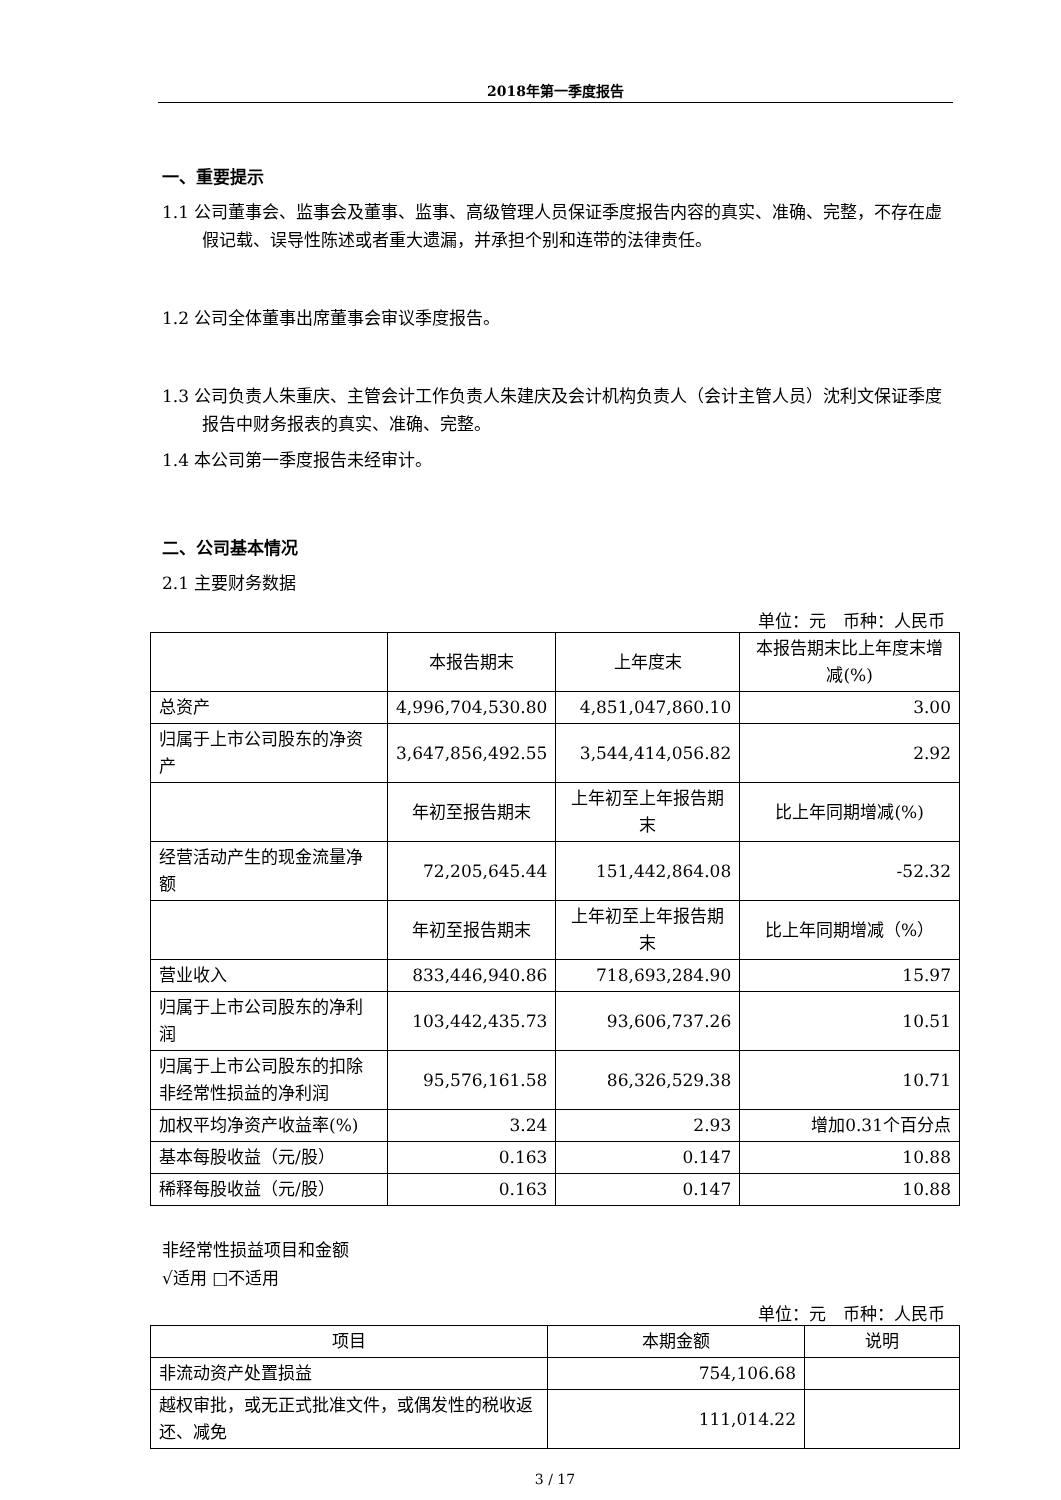2018年第一季度报告
一、重要提示
1.1 公司董事会、监事会及董事、监事、高级管理人员保证季度报告内容的真实、准确、完整，不存在虚假记载、误导性陈述或者重大遗漏，并承担个别和连带的法律责任。
1.2 公司全体董事出席董事会审议季度报告。
1.3 公司负责人朱重庆、主管会计工作负责人朱建庆及会计机构负责人（会计主管人员）沈利文保证季度报告中财务报表的真实、准确、完整。
1.4 本公司第一季度报告未经审计。
二、公司基本情况
2.1 主要财务数据
单位：元　币种：人民币
| | 本报告期末 | 上年度末 | 本报告期末比上年度末增减(%) |
| --- | --- | --- | --- |
| 总资产 | 4,996,704,530.80 | 4,851,047,860.10 | 3.00 |
| 归属于上市公司股东的净资产 | 3,647,856,492.55 | 3,544,414,056.82 | 2.92 |
| | 年初至报告期末 | 上年初至上年报告期末 | 比上年同期增减(%) |
| 经营活动产生的现金流量净额 | 72,205,645.44 | 151,442,864.08 | -52.32 |
| | 年初至报告期末 | 上年初至上年报告期末 | 比上年同期增减（%） |
| 营业收入 | 833,446,940.86 | 718,693,284.90 | 15.97 |
| 归属于上市公司股东的净利润 | 103,442,435.73 | 93,606,737.26 | 10.51 |
| 归属于上市公司股东的扣除非经常性损益的净利润 | 95,576,161.58 | 86,326,529.38 | 10.71 |
| 加权平均净资产收益率(%) | 3.24 | 2.93 | 增加0.31个百分点 |
| 基本每股收益（元/股） | 0.163 | 0.147 | 10.88 |
| 稀释每股收益（元/股） | 0.163 | 0.147 | 10.88 |
非经常性损益项目和金额
√适用 □不适用
单位：元　币种：人民币
| 项目 | 本期金额 | 说明 |
| --- | --- | --- |
| 非流动资产处置损益 | 754,106.68 | |
| 越权审批，或无正式批准文件，或偶发性的税收返还、减免 | 111,014.22 | |
3 / 17